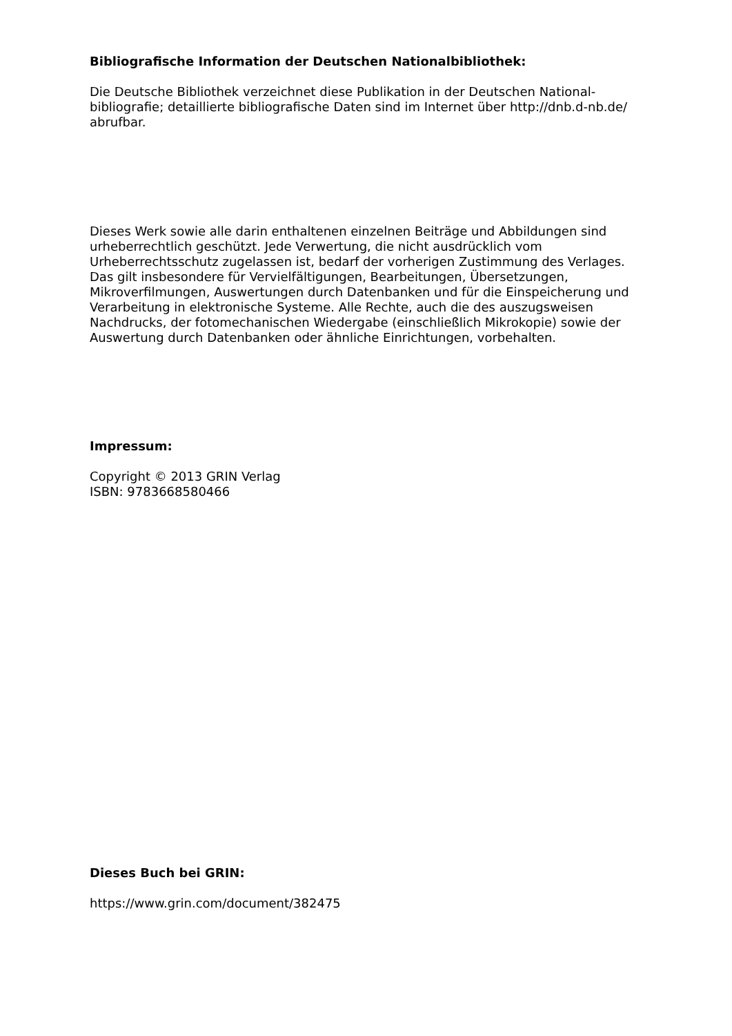Bibliografische Information der Deutschen Nationalbibliothek:
Die Deutsche Bibliothek verzeichnet diese Publikation in der Deutschen National­bibliografie; detaillierte bibliografische Daten sind im Internet über http://dnb.d-nb.de/ abrufbar.
Dieses Werk sowie alle darin enthaltenen einzelnen Beiträge und Abbildungen sind urheberrechtlich geschützt. Jede Verwertung, die nicht ausdrücklich vom Urheberrechtsschutz zugelassen ist, bedarf der vorherigen Zustimmung des Verla­ges. Das gilt insbesondere für Vervielfältigungen, Bearbeitungen, Übersetzungen, Mikroverfilmungen, Auswertungen durch Datenbanken und für die Einspeicherung und Verarbeitung in elektronische Systeme. Alle Rechte, auch die des auszugsweisen Nachdrucks, der fotomechanischen Wiedergabe (einschließlich Mikrokopie) sowie der Auswertung durch Datenbanken oder ähnliche Einrichtungen, vorbehalten.
Impressum:
Copyright © 2013 GRIN Verlag
ISBN: 9783668580466
Dieses Buch bei GRIN:
https://www.grin.com/document/382475